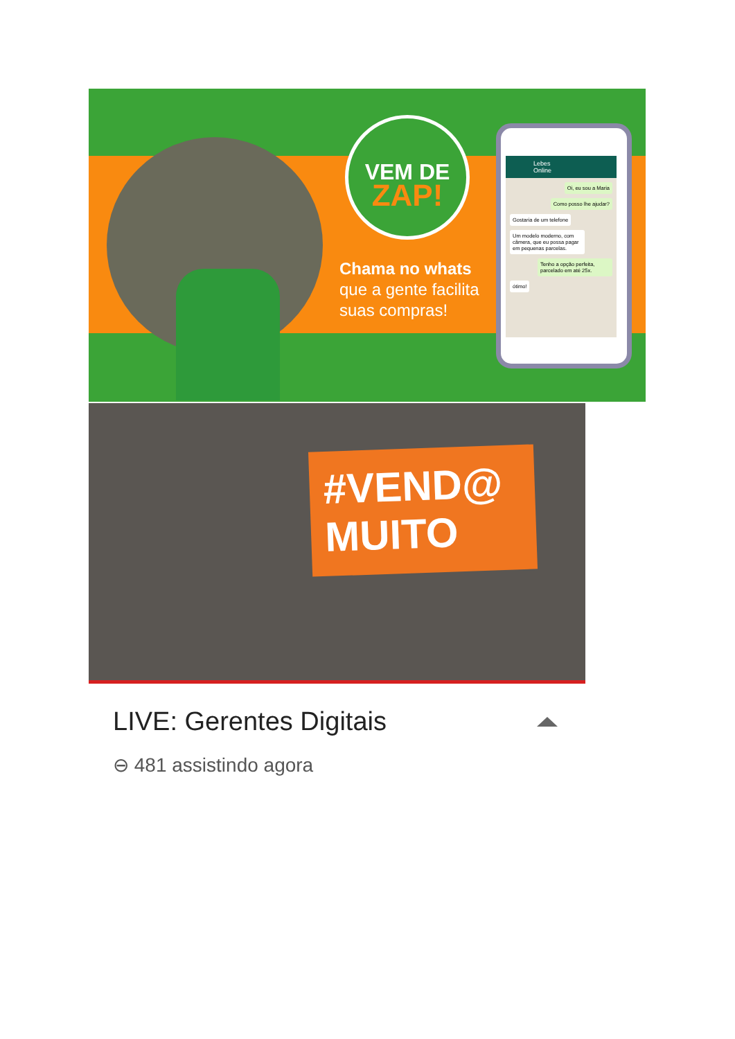VEM DE
ZAP!
Chama no whats
que a gente facilita
suas compras!
Lebes
Online
Oi, eu sou a Maria
Como posso lhe ajudar?
Gostaria de um telefone
Um modelo moderno, com câmera, que eu possa pagar em pequenas parcelas.
Tenho a opção perfeita, parcelado em até 25x.
ótimo!
#VEND@ MUITO
LIVE: Gerentes Digitais
⊖ 481 assistindo agora